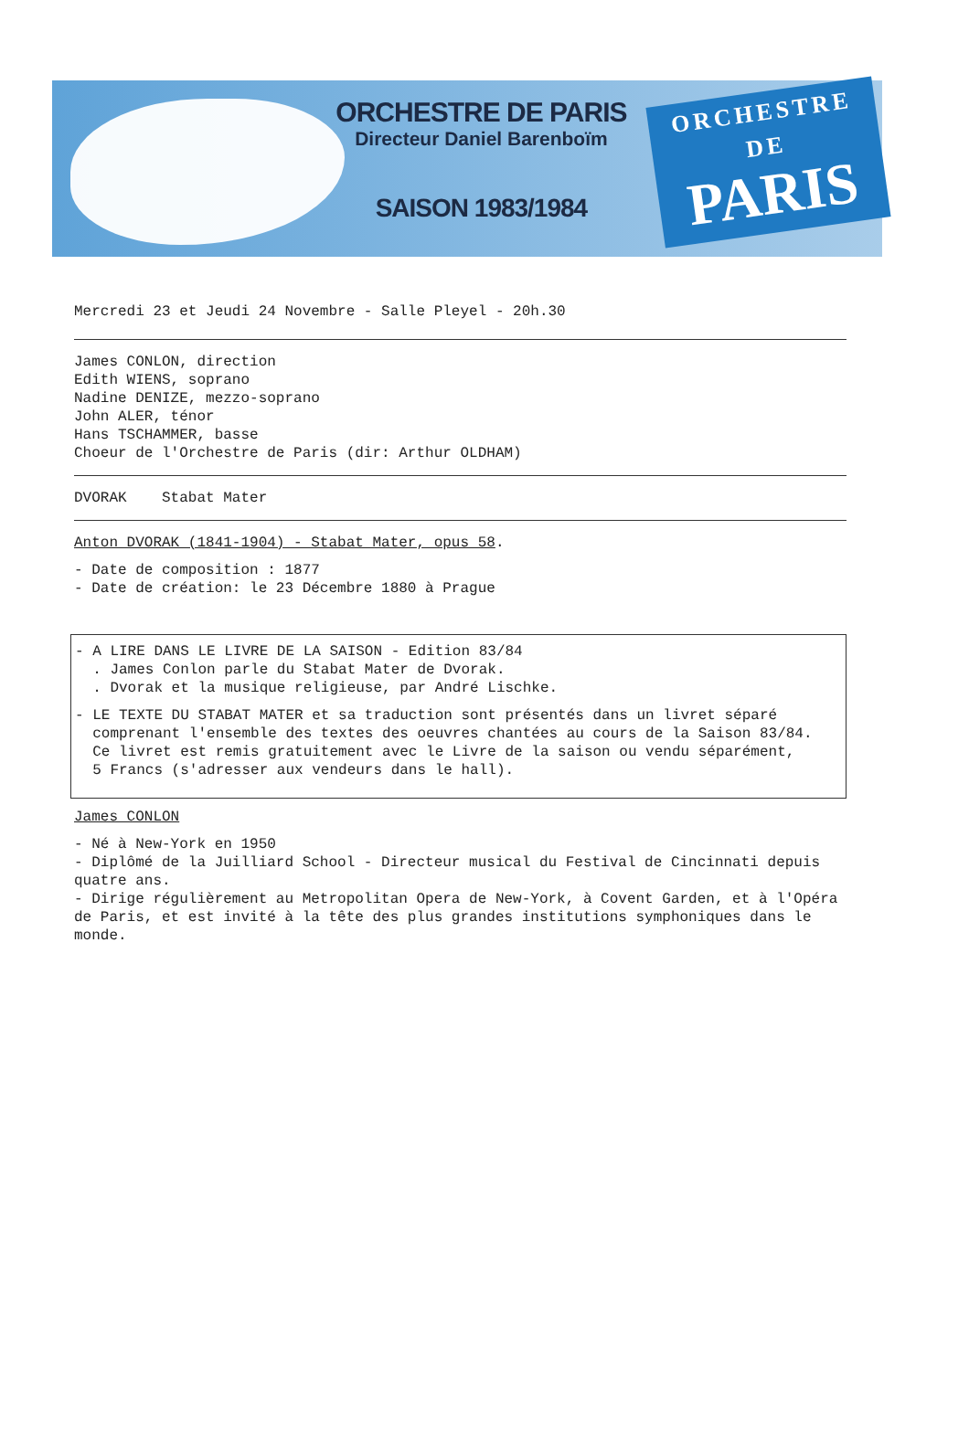ORCHESTRE DE PARIS
Directeur Daniel Barenboïm
SAISON 1983/1984
ORCHESTRE
DE
PARIS
Mercredi 23 et Jeudi 24 Novembre - Salle Pleyel - 20h.30
James CONLON, direction
Edith WIENS, soprano
Nadine DENIZE, mezzo-soprano
John ALER, ténor
Hans TSCHAMMER, basse
Choeur de l'Orchestre de Paris (dir: Arthur OLDHAM)
DVORAK Stabat Mater
Anton DVORAK (1841-1904) - Stabat Mater, opus 58.
- Date de composition : 1877
- Date de création: le 23 Décembre 1880 à Prague
- A LIRE DANS LE LIVRE DE LA SAISON - Edition 83/84
. James Conlon parle du Stabat Mater de Dvorak.
. Dvorak et la musique religieuse, par André Lischke.
- LE TEXTE DU STABAT MATER et sa traduction sont présentés dans un livret séparé
comprenant l'ensemble des textes des oeuvres chantées au cours de la Saison 83/84.
Ce livret est remis gratuitement avec le Livre de la saison ou vendu séparément,
5 Francs (s'adresser aux vendeurs dans le hall).
James CONLON
- Né à New-York en 1950
- Diplômé de la Juilliard School - Directeur musical du Festival de Cincinnati depuis quatre ans.
- Dirige régulièrement au Metropolitan Opera de New-York, à Covent Garden, et à l'Opéra de Paris, et est invité à la tête des plus grandes institutions symphoniques dans le monde.